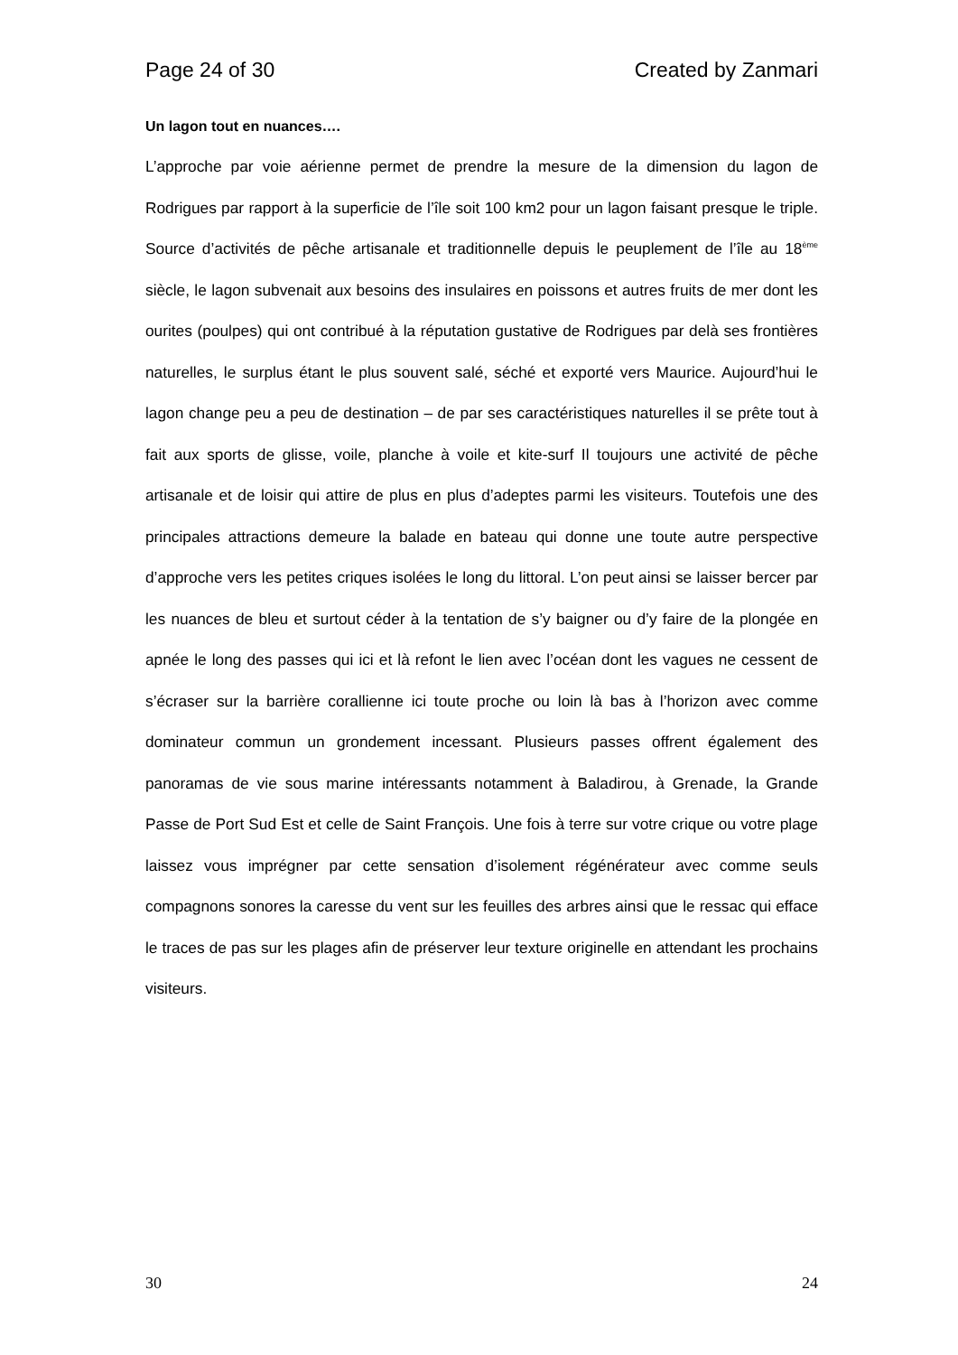Page 24 of 30 Created by Zanmari
Un lagon tout en nuances….
L’approche par voie aérienne permet de prendre la mesure de la dimension du lagon de Rodrigues par rapport à la superficie de l’île soit 100 km2 pour un lagon faisant presque le triple. Source d’activités de pêche artisanale et traditionnelle depuis le peuplement de l’île au 18<sup>ème</sup> siècle, le lagon subvenait aux besoins des insulaires en poissons et autres fruits de mer dont les ourites (poulpes) qui ont contribué à la réputation gustative de Rodrigues par delà ses frontières naturelles, le surplus étant le plus souvent salé, séché et exporté vers Maurice. Aujourd’hui le lagon change peu a peu de destination – de par ses caractéristiques naturelles il se prête tout à fait aux sports de glisse, voile, planche à voile et kite-surf Il toujours une activité de pêche artisanale et de loisir qui attire de plus en plus d’adeptes parmi les visiteurs. Toutefois une des principales attractions demeure la balade en bateau qui donne une toute autre perspective d’approche vers les petites criques isolées le long du littoral. L’on peut ainsi se laisser bercer par les nuances de bleu et surtout céder à la tentation de s’y baigner ou d’y faire de la plongée en apnée le long des passes qui ici et là refont le lien avec l’océan dont les vagues ne cessent de s’écraser sur la barrière corallienne ici toute proche ou loin là bas à l’horizon avec comme dominateur commun un grondement incessant. Plusieurs passes offrent également des panoramas de vie sous marine intéressants notamment à Baladirou, à Grenade, la Grande Passe de Port Sud Est et celle de Saint François. Une fois à terre sur votre crique ou votre plage laissez vous imprégner par cette sensation d’isolement régénérateur avec comme seuls compagnons sonores la caresse du vent sur les feuilles des arbres ainsi que le ressac qui efface le traces de pas sur les plages afin de préserver leur texture originelle en attendant les prochains visiteurs.
30 24